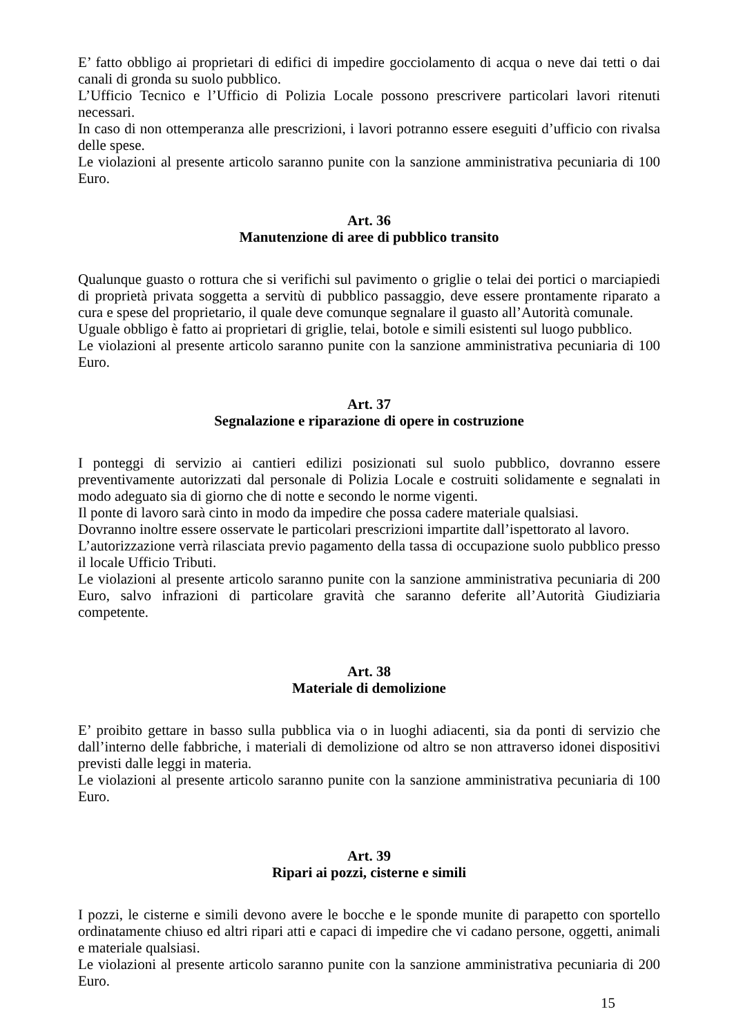E’ fatto obbligo ai proprietari di edifici di impedire gocciolamento di acqua o neve dai tetti o dai canali di gronda su suolo pubblico.
L’Ufficio Tecnico e l’Ufficio di Polizia Locale possono prescrivere particolari lavori ritenuti necessari.
In caso di non ottemperanza alle prescrizioni, i lavori potranno essere eseguiti d’ufficio con rivalsa delle spese.
Le violazioni al presente articolo saranno punite con la sanzione amministrativa pecuniaria di 100 Euro.
Art. 36
Manutenzione di aree di pubblico transito
Qualunque guasto o rottura che si verifichi sul pavimento o griglie o telai dei portici o marciapiedi di proprietà privata soggetta a servitù di pubblico passaggio, deve essere prontamente riparato a cura e spese del proprietario, il quale deve comunque segnalare il guasto all’Autorità comunale.
Uguale obbligo è fatto ai proprietari di griglie, telai, botole e simili esistenti sul luogo pubblico.
Le violazioni al presente articolo saranno punite con la sanzione amministrativa pecuniaria di 100 Euro.
Art. 37
Segnalazione e riparazione di opere in costruzione
I ponteggi di servizio ai cantieri edilizi posizionati sul suolo pubblico, dovranno essere preventivamente autorizzati dal personale di Polizia Locale e costruiti solidamente e segnalati in modo adeguato sia di giorno che di notte e secondo le norme vigenti.
Il ponte di lavoro sarà cinto in modo da impedire che possa cadere materiale qualsiasi.
Dovranno inoltre essere osservate le particolari prescrizioni impartite dall’ispettorato al lavoro.
L’autorizzazione verrà rilasciata previo pagamento della tassa di occupazione suolo pubblico presso il locale Ufficio Tributi.
Le violazioni al presente articolo saranno punite con la sanzione amministrativa pecuniaria di 200 Euro, salvo infrazioni di particolare gravità che saranno deferite all’Autorità Giudiziaria competente.
Art. 38
Materiale di demolizione
E’ proibito gettare in basso sulla pubblica via o in luoghi adiacenti, sia da ponti di servizio che dall’interno delle fabbriche, i materiali di demolizione od altro se non attraverso idonei dispositivi previsti dalle leggi in materia.
Le violazioni al presente articolo saranno punite con la sanzione amministrativa pecuniaria di 100 Euro.
Art. 39
Ripari ai pozzi, cisterne e simili
I pozzi, le cisterne e simili devono avere le bocche e le sponde munite di parapetto con sportello ordinatamente chiuso ed altri ripari atti e capaci di impedire che vi cadano persone, oggetti, animali e materiale qualsiasi.
Le violazioni al presente articolo saranno punite con la sanzione amministrativa pecuniaria di 200 Euro.
15